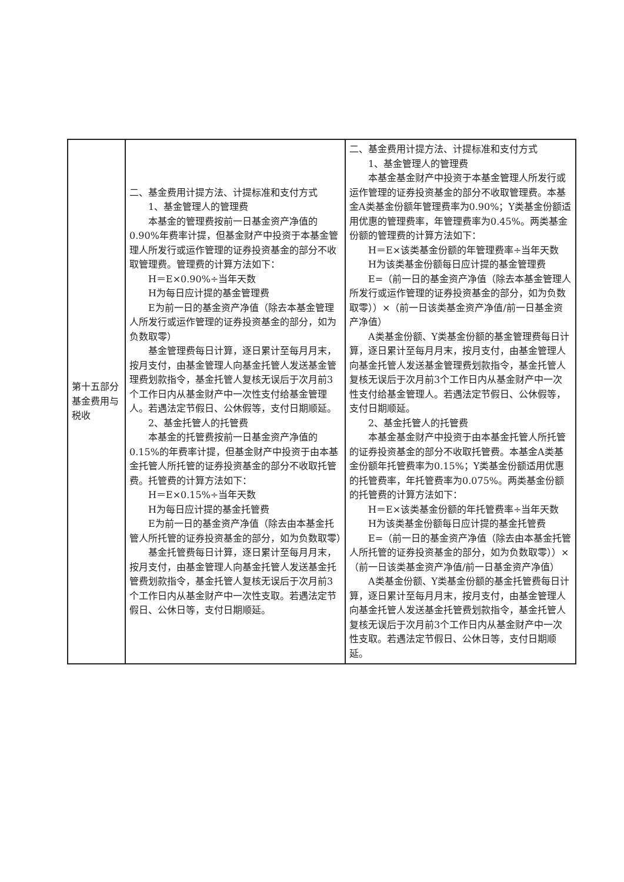| 第十五部分基金费用与税收 | 二、基金费用计提方法、计提标准和支付方式 1、基金管理人的管理费 本基金的管理费按前一日基金资产净值的0.90%年费率计提，但基金财产中投资于本基金管理人所发行或运作管理的证券投资基金的部分不收取管理费。管理费的计算方法如下： H＝E×0.90%÷当年天数 H为每日应计提的基金管理费 E为前一日的基金资产净值（除去本基金管理人所发行或运作管理的证券投资基金的部分，如为负数取零） 基金管理费每日计算，逐日累计至每月月末，按月支付，由基金管理人向基金托管人发送基金管理费划款指令，基金托管人复核无误后于次月前3个工作日内从基金财产中一次性支付给基金管理人。若遇法定节假日、公休假等，支付日期顺延。 2、基金托管人的托管费 本基金的托管费按前一日基金资产净值的0.15%的年费率计提，但基金财产中投资于由本基金托管人所托管的证券投资基金的部分不收取托管费。托管费的计算方法如下： H＝E×0.15%÷当年天数 H为每日应计提的基金托管费 E为前一日的基金资产净值（除去由本基金托管人所托管的证券投资基金的部分，如为负数取零） 基金托管费每日计算，逐日累计至每月月末，按月支付，由基金管理人向基金托管人发送基金托管费划款指令，基金托管人复核无误后于次月前3个工作日内从基金财产中一次性支取。若遇法定节假日、公休日等，支付日期顺延。 | 二、基金费用计提方法、计提标准和支付方式 1、基金管理人的管理费 本基金基金财产中投资于本基金管理人所发行或运作管理的证券投资基金的部分不收取管理费。本基金A类基金份额年管理费率为0.90%；Y类基金份额适用优惠的管理费率，年管理费率为0.45%。两类基金份额的管理费的计算方法如下： H＝E×该类基金份额的年管理费率÷当年天数 H为该类基金份额每日应计提的基金管理费 E=（前一日的基金资产净值（除去本基金管理人所发行或运作管理的证券投资基金的部分，如为负数取零））×（前一日该类基金资产净值/前一日基金资产净值） A类基金份额、Y类基金份额的基金管理费每日计算，逐日累计至每月月末，按月支付，由基金管理人向基金托管人发送基金管理费划款指令，基金托管人复核无误后于次月前3个工作日内从基金财产中一次性支付给基金管理人。若遇法定节假日、公休假等，支付日期顺延。 2、基金托管人的托管费 本基金基金财产中投资于由本基金托管人所托管的证券投资基金的部分不收取托管费。本基金A类基金份额年托管费率为0.15%；Y类基金份额适用优惠的托管费率，年托管费率为0.075%。两类基金份额的托管费的计算方法如下： H＝E×该类基金份额的年托管费率÷当年天数 H为该类基金份额每日应计提的基金托管费 E=（前一日的基金资产净值（除去由本基金托管人所托管的证券投资基金的部分，如为负数取零））×（前一日该类基金资产净值/前一日基金资产净值） A类基金份额、Y类基金份额的基金托管费每日计算，逐日累计至每月月末，按月支付，由基金管理人向基金托管人发送基金托管费划款指令，基金托管人复核无误后于次月前3个工作日内从基金财产中一次性支取。若遇法定节假日、公休日等，支付日期顺延。 |